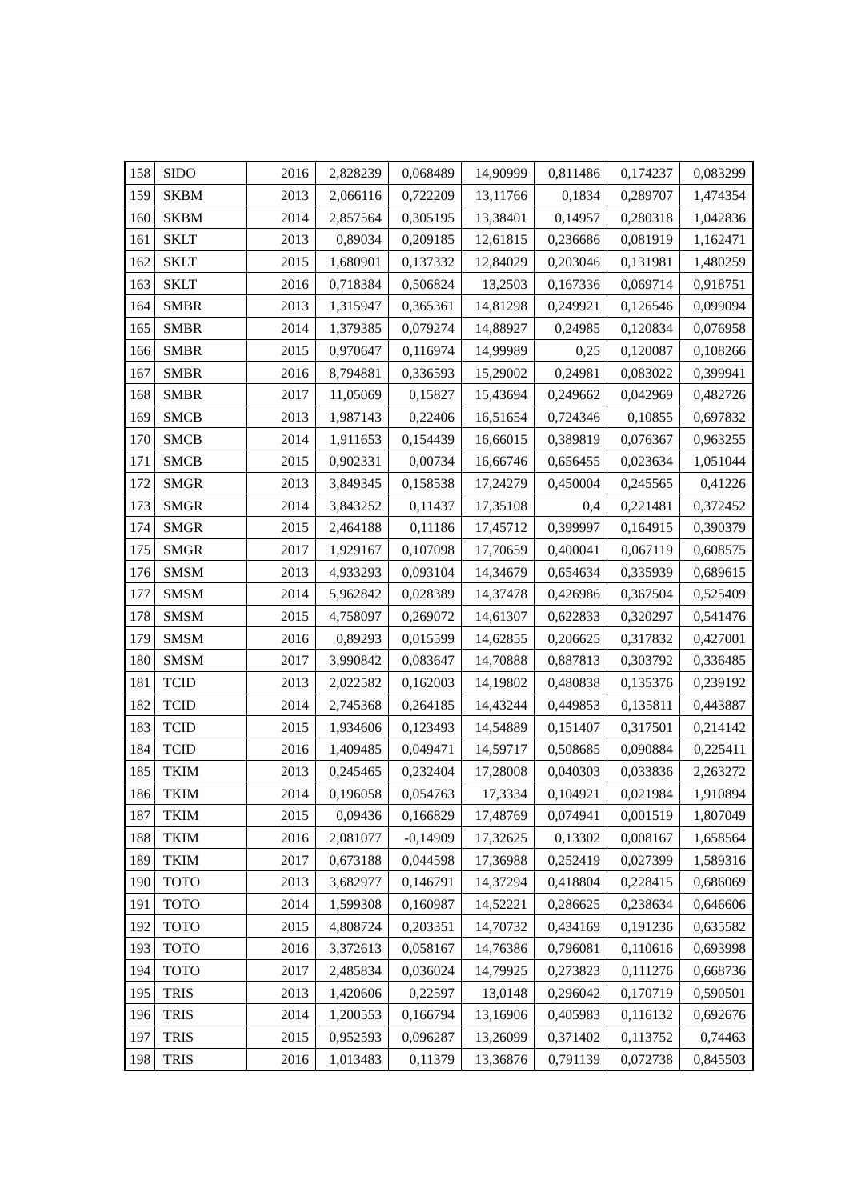| 158 | SIDO | 2016 | 2,828239 | 0,068489 | 14,90999 | 0,811486 | 0,174237 | 0,083299 |
| 159 | SKBM | 2013 | 2,066116 | 0,722209 | 13,11766 | 0,1834 | 0,289707 | 1,474354 |
| 160 | SKBM | 2014 | 2,857564 | 0,305195 | 13,38401 | 0,14957 | 0,280318 | 1,042836 |
| 161 | SKLT | 2013 | 0,89034 | 0,209185 | 12,61815 | 0,236686 | 0,081919 | 1,162471 |
| 162 | SKLT | 2015 | 1,680901 | 0,137332 | 12,84029 | 0,203046 | 0,131981 | 1,480259 |
| 163 | SKLT | 2016 | 0,718384 | 0,506824 | 13,2503 | 0,167336 | 0,069714 | 0,918751 |
| 164 | SMBR | 2013 | 1,315947 | 0,365361 | 14,81298 | 0,249921 | 0,126546 | 0,099094 |
| 165 | SMBR | 2014 | 1,379385 | 0,079274 | 14,88927 | 0,24985 | 0,120834 | 0,076958 |
| 166 | SMBR | 2015 | 0,970647 | 0,116974 | 14,99989 | 0,25 | 0,120087 | 0,108266 |
| 167 | SMBR | 2016 | 8,794881 | 0,336593 | 15,29002 | 0,24981 | 0,083022 | 0,399941 |
| 168 | SMBR | 2017 | 11,05069 | 0,15827 | 15,43694 | 0,249662 | 0,042969 | 0,482726 |
| 169 | SMCB | 2013 | 1,987143 | 0,22406 | 16,51654 | 0,724346 | 0,10855 | 0,697832 |
| 170 | SMCB | 2014 | 1,911653 | 0,154439 | 16,66015 | 0,389819 | 0,076367 | 0,963255 |
| 171 | SMCB | 2015 | 0,902331 | 0,00734 | 16,66746 | 0,656455 | 0,023634 | 1,051044 |
| 172 | SMGR | 2013 | 3,849345 | 0,158538 | 17,24279 | 0,450004 | 0,245565 | 0,41226 |
| 173 | SMGR | 2014 | 3,843252 | 0,11437 | 17,35108 | 0,4 | 0,221481 | 0,372452 |
| 174 | SMGR | 2015 | 2,464188 | 0,11186 | 17,45712 | 0,399997 | 0,164915 | 0,390379 |
| 175 | SMGR | 2017 | 1,929167 | 0,107098 | 17,70659 | 0,400041 | 0,067119 | 0,608575 |
| 176 | SMSM | 2013 | 4,933293 | 0,093104 | 14,34679 | 0,654634 | 0,335939 | 0,689615 |
| 177 | SMSM | 2014 | 5,962842 | 0,028389 | 14,37478 | 0,426986 | 0,367504 | 0,525409 |
| 178 | SMSM | 2015 | 4,758097 | 0,269072 | 14,61307 | 0,622833 | 0,320297 | 0,541476 |
| 179 | SMSM | 2016 | 0,89293 | 0,015599 | 14,62855 | 0,206625 | 0,317832 | 0,427001 |
| 180 | SMSM | 2017 | 3,990842 | 0,083647 | 14,70888 | 0,887813 | 0,303792 | 0,336485 |
| 181 | TCID | 2013 | 2,022582 | 0,162003 | 14,19802 | 0,480838 | 0,135376 | 0,239192 |
| 182 | TCID | 2014 | 2,745368 | 0,264185 | 14,43244 | 0,449853 | 0,135811 | 0,443887 |
| 183 | TCID | 2015 | 1,934606 | 0,123493 | 14,54889 | 0,151407 | 0,317501 | 0,214142 |
| 184 | TCID | 2016 | 1,409485 | 0,049471 | 14,59717 | 0,508685 | 0,090884 | 0,225411 |
| 185 | TKIM | 2013 | 0,245465 | 0,232404 | 17,28008 | 0,040303 | 0,033836 | 2,263272 |
| 186 | TKIM | 2014 | 0,196058 | 0,054763 | 17,3334 | 0,104921 | 0,021984 | 1,910894 |
| 187 | TKIM | 2015 | 0,09436 | 0,166829 | 17,48769 | 0,074941 | 0,001519 | 1,807049 |
| 188 | TKIM | 2016 | 2,081077 | -0,14909 | 17,32625 | 0,13302 | 0,008167 | 1,658564 |
| 189 | TKIM | 2017 | 0,673188 | 0,044598 | 17,36988 | 0,252419 | 0,027399 | 1,589316 |
| 190 | TOTO | 2013 | 3,682977 | 0,146791 | 14,37294 | 0,418804 | 0,228415 | 0,686069 |
| 191 | TOTO | 2014 | 1,599308 | 0,160987 | 14,52221 | 0,286625 | 0,238634 | 0,646606 |
| 192 | TOTO | 2015 | 4,808724 | 0,203351 | 14,70732 | 0,434169 | 0,191236 | 0,635582 |
| 193 | TOTO | 2016 | 3,372613 | 0,058167 | 14,76386 | 0,796081 | 0,110616 | 0,693998 |
| 194 | TOTO | 2017 | 2,485834 | 0,036024 | 14,79925 | 0,273823 | 0,111276 | 0,668736 |
| 195 | TRIS | 2013 | 1,420606 | 0,22597 | 13,0148 | 0,296042 | 0,170719 | 0,590501 |
| 196 | TRIS | 2014 | 1,200553 | 0,166794 | 13,16906 | 0,405983 | 0,116132 | 0,692676 |
| 197 | TRIS | 2015 | 0,952593 | 0,096287 | 13,26099 | 0,371402 | 0,113752 | 0,74463 |
| 198 | TRIS | 2016 | 1,013483 | 0,11379 | 13,36876 | 0,791139 | 0,072738 | 0,845503 |